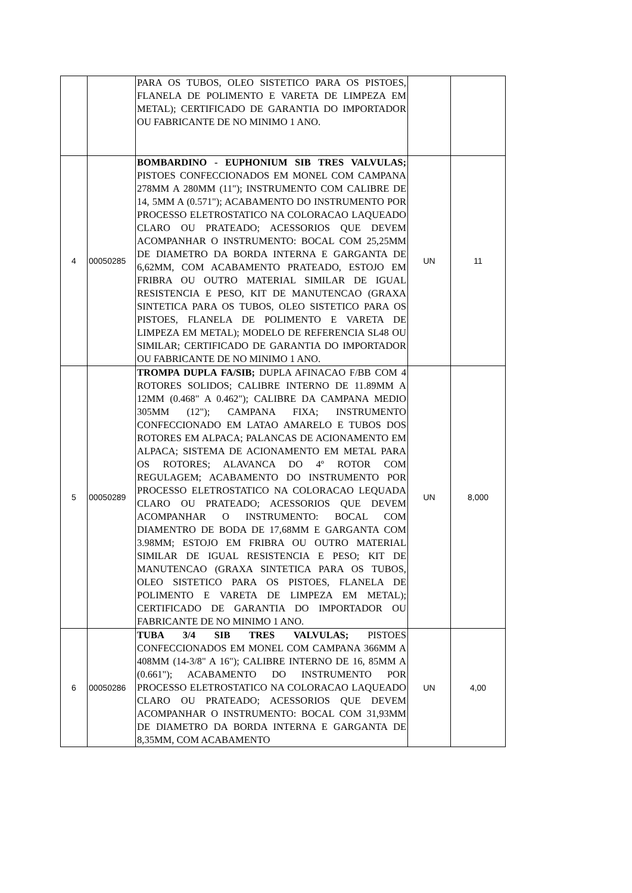| | | PARA OS TUBOS, OLEO SISTETICO PARA OS PISTOES, FLANELA DE POLIMENTO E VARETA DE LIMPEZA EM METAL); CERTIFICADO DE GARANTIA DO IMPORTADOR OU FABRICANTE DE NO MINIMO 1 ANO. | | |
| 4 | 00050285 | BOMBARDINO - EUPHONIUM SIB TRES VALVULAS; PISTOES CONFECCIONADOS EM MONEL COM CAMPANA 278MM A 280MM (11"); INSTRUMENTO COM CALIBRE DE 14, 5MM A (0.571"); ACABAMENTO DO INSTRUMENTO POR PROCESSO ELETROSTATICO NA COLORACAO LAQUEADO CLARO OU PRATEADO; ACESSORIOS QUE DEVEM ACOMPANHAR O INSTRUMENTO: BOCAL COM 25,25MM DE DIAMETRO DA BORDA INTERNA E GARGANTA DE 6,62MM, COM ACABAMENTO PRATEADO, ESTOJO EM FRIBRA OU OUTRO MATERIAL SIMILAR DE IGUAL RESISTENCIA E PESO, KIT DE MANUTENCAO (GRAXA SINTETICA PARA OS TUBOS, OLEO SISTETICO PARA OS PISTOES, FLANELA DE POLIMENTO E VARETA DE LIMPEZA EM METAL); MODELO DE REFERENCIA SL48 OU SIMILAR; CERTIFICADO DE GARANTIA DO IMPORTADOR OU FABRICANTE DE NO MINIMO 1 ANO. | UN | 11 |
| 5 | 00050289 | TROMPA DUPLA FA/SIB; DUPLA AFINACAO F/BB COM 4 ROTORES SOLIDOS; CALIBRE INTERNO DE 11.89MM A 12MM (0.468" A 0.462"); CALIBRE DA CAMPANA MEDIO 305MM (12"); CAMPANA FIXA; INSTRUMENTO CONFECCIONADO EM LATAO AMARELO E TUBOS DOS ROTORES EM ALPACA; PALANCAS DE ACIONAMENTO EM ALPACA; SISTEMA DE ACIONAMENTO EM METAL PARA OS ROTORES; ALAVANCA DO 4º ROTOR COM REGULAGEM; ACABAMENTO DO INSTRUMENTO POR PROCESSO ELETROSTATICO NA COLORACAO LEQUADA CLARO OU PRATEADO; ACESSORIOS QUE DEVEM ACOMPANHAR O INSTRUMENTO: BOCAL COM DIAMENTRO DE BODA DE 17,68MM E GARGANTA COM 3.98MM; ESTOJO EM FRIBRA OU OUTRO MATERIAL SIMILAR DE IGUAL RESISTENCIA E PESO; KIT DE MANUTENCAO (GRAXA SINTETICA PARA OS TUBOS, OLEO SISTETICO PARA OS PISTOES, FLANELA DE POLIMENTO E VARETA DE LIMPEZA EM METAL); CERTIFICADO DE GARANTIA DO IMPORTADOR OU FABRICANTE DE NO MINIMO 1 ANO. | UN | 8,000 |
| 6 | 00050286 | TUBA 3/4 SIB TRES VALVULAS; PISTOES CONFECCIONADOS EM MONEL COM CAMPANA 366MM A 408MM (14-3/8" A 16"); CALIBRE INTERNO DE 16, 85MM A (0.661"); ACABAMENTO DO INSTRUMENTO POR PROCESSO ELETROSTATICO NA COLORACAO LAQUEADO CLARO OU PRATEADO; ACESSORIOS QUE DEVEM ACOMPANHAR O INSTRUMENTO: BOCAL COM 31,93MM DE DIAMETRO DA BORDA INTERNA E GARGANTA DE 8,35MM, COM ACABAMENTO | UN | 4,00 |